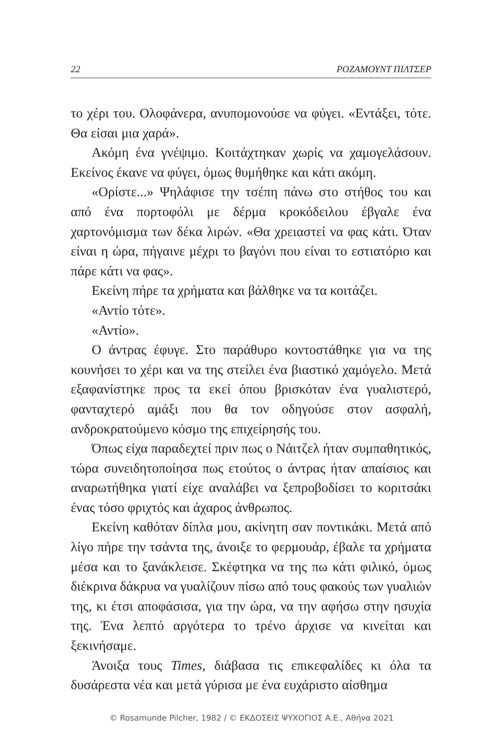22 ΡΟΖΑΜΟΥΝΤ ΠΙΛΤΣΕΡ
το χέρι του. Ολοφάνερα, ανυπομονούσε να φύγει. «Εντάξει, τότε. Θα είσαι μια χαρά».
Ακόμη ένα γνέψιμο. Κοιτάχτηκαν χωρίς να χαμογελάσουν. Εκείνος έκανε να φύγει, όμως θυμήθηκε και κάτι ακόμη.
«Ορίστε...» Ψηλάφισε την τσέπη πάνω στο στήθος του και από ένα πορτοφόλι με δέρμα κροκόδειλου έβγαλε ένα χαρτονόμισμα των δέκα λιρών. «Θα χρειαστεί να φας κάτι. Όταν είναι η ώρα, πήγαινε μέχρι το βαγόνι που είναι το εστιατόριο και πάρε κάτι να φας».
Εκείνη πήρε τα χρήματα και βάλθηκε να τα κοιτάζει.
«Αντίο τότε».
«Αντίο».
Ο άντρας έφυγε. Στο παράθυρο κοντοστάθηκε για να της κουνήσει το χέρι και να της στείλει ένα βιαστικό χαμόγελο. Μετά εξαφανίστηκε προς τα εκεί όπου βρισκόταν ένα γυαλιστερό, φανταχτερό αμάξι που θα τον οδηγούσε στον ασφαλή, ανδροκρατούμενο κόσμο της επιχείρησής του.
Όπως είχα παραδεχτεί πριν πως ο Νάιτζελ ήταν συμπαθητικός, τώρα συνειδητοποίησα πως ετούτος ο άντρας ήταν απαίσιος και αναρωτήθηκα γιατί είχε αναλάβει να ξεπροβοδίσει το κοριτσάκι ένας τόσο φριχτός και άχαρος άνθρωπος.
Εκείνη καθόταν δίπλα μου, ακίνητη σαν ποντικάκι. Μετά από λίγο πήρε την τσάντα της, άνοιξε το φερμουάρ, έβαλε τα χρήματα μέσα και το ξανάκλεισε. Σκέφτηκα να της πω κάτι φιλικό, όμως διέκρινα δάκρυα να γυαλίζουν πίσω από τους φακούς των γυαλιών της, κι έτσι αποφάσισα, για την ώρα, να την αφήσω στην ησυχία της. Ένα λεπτό αργότερα το τρένο άρχισε να κινείται και ξεκινήσαμε.
Άνοιξα τους Times, διάβασα τις επικεφαλίδες κι όλα τα δυσάρεστα νέα και μετά γύρισα με ένα ευχάριστο αίσθημα
© Rosamunde Pilcher, 1982 / © ΕΚΔΟΣΕΙΣ ΨΥΧΟΓΙΟΣ Α.Ε., Αθήνα 2021